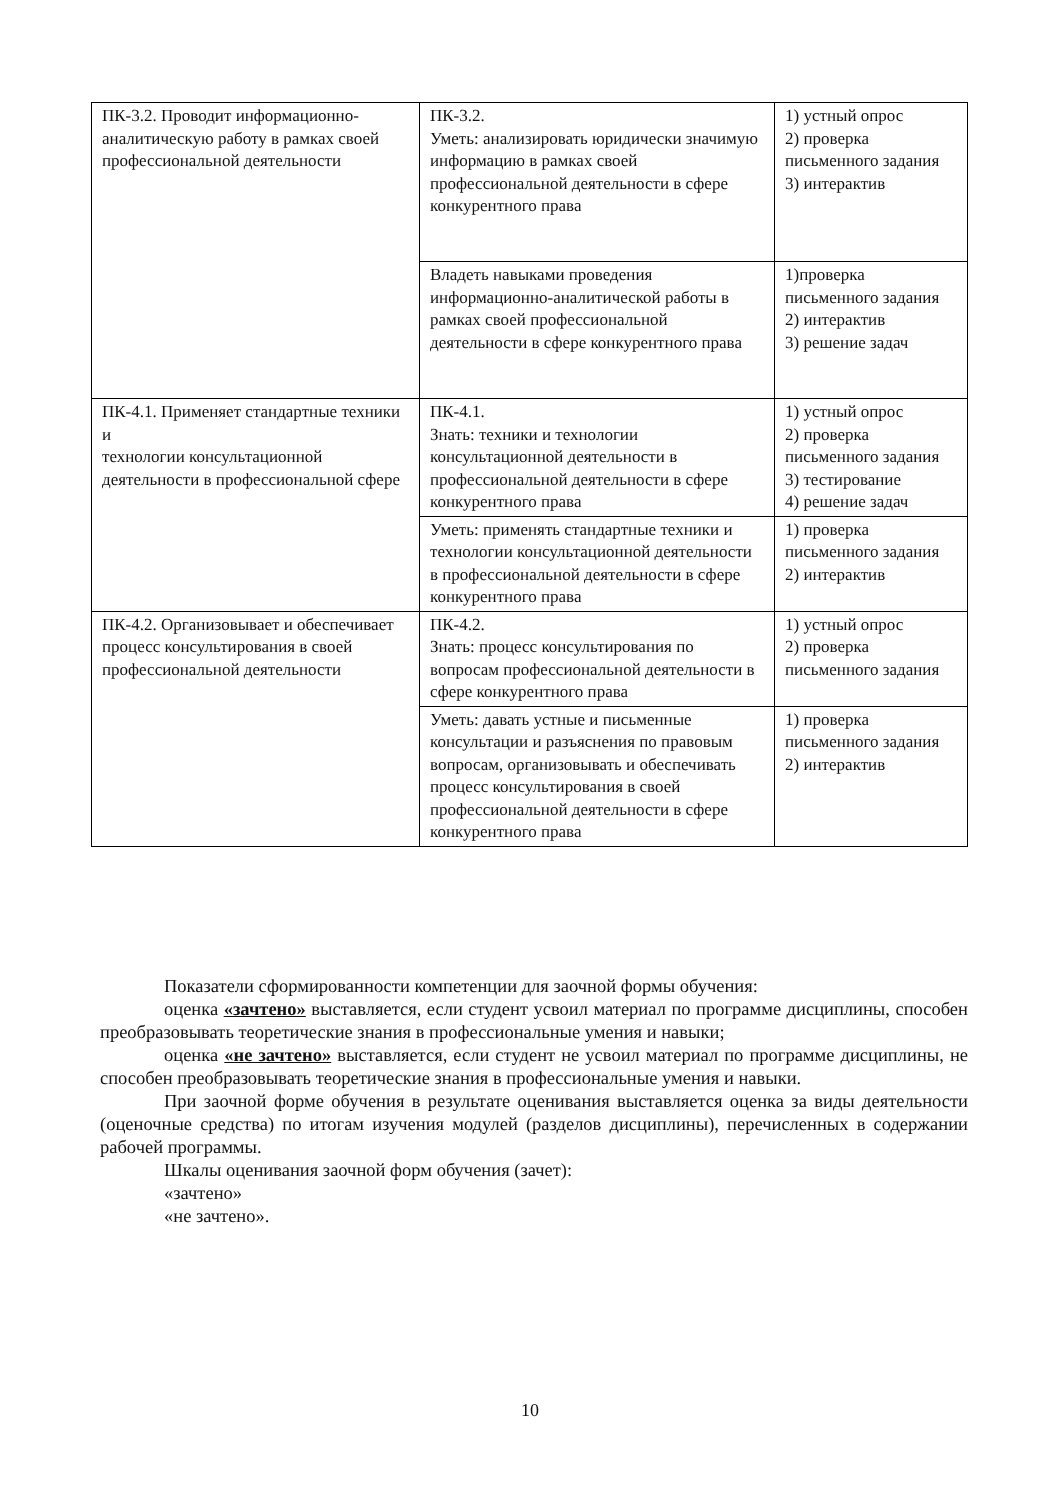| ПК-3.2. Проводит информационно-аналитическую работу в рамках своей профессиональной деятельности | ПК-3.2. Уметь: анализировать юридически значимую информацию в рамках своей профессиональной деятельности в сфере конкурентного права | 1) устный опрос 2) проверка письменного задания 3) интерактив |
| | Владеть навыками проведения информационно-аналитической работы в рамках своей профессиональной деятельности в сфере конкурентного права | 1)проверка письменного задания 2) интерактив 3) решение задач |
| ПК-4.1. Применяет стандартные техники и технологии консультационной деятельности в профессиональной сфере | ПК-4.1. Знать: техники и технологии консультационной деятельности в профессиональной деятельности в сфере конкурентного права | 1) устный опрос 2) проверка письменного задания 3) тестирование 4) решение задач |
| | Уметь: применять стандартные техники и технологии консультационной деятельности в профессиональной деятельности в сфере конкурентного права | 1) проверка письменного задания 2) интерактив |
| ПК-4.2. Организовывает и обеспечивает процесс консультирования в своей профессиональной деятельности | ПК-4.2. Знать: процесс консультирования по вопросам профессиональной деятельности в сфере конкурентного права | 1) устный опрос 2) проверка письменного задания |
| | Уметь: давать устные и письменные консультации и разъяснения по правовым вопросам, организовывать и обеспечивать процесс консультирования в своей профессиональной деятельности в сфере конкурентного права | 1) проверка письменного задания 2) интерактив |
Показатели сформированности компетенции для заочной формы обучения:
оценка «зачтено» выставляется, если студент усвоил материал по программе дисциплины, способен преобразовывать теоретические знания в профессиональные умения и навыки;
оценка «не зачтено» выставляется, если студент не усвоил материал по программе дисциплины, не способен преобразовывать теоретические знания в профессиональные умения и навыки.
При заочной форме обучения в результате оценивания выставляется оценка за виды деятельности (оценочные средства) по итогам изучения модулей (разделов дисциплины), перечисленных в содержании рабочей программы.
Шкалы оценивания заочной форм обучения (зачет):
«зачтено»
«не зачтено».
10